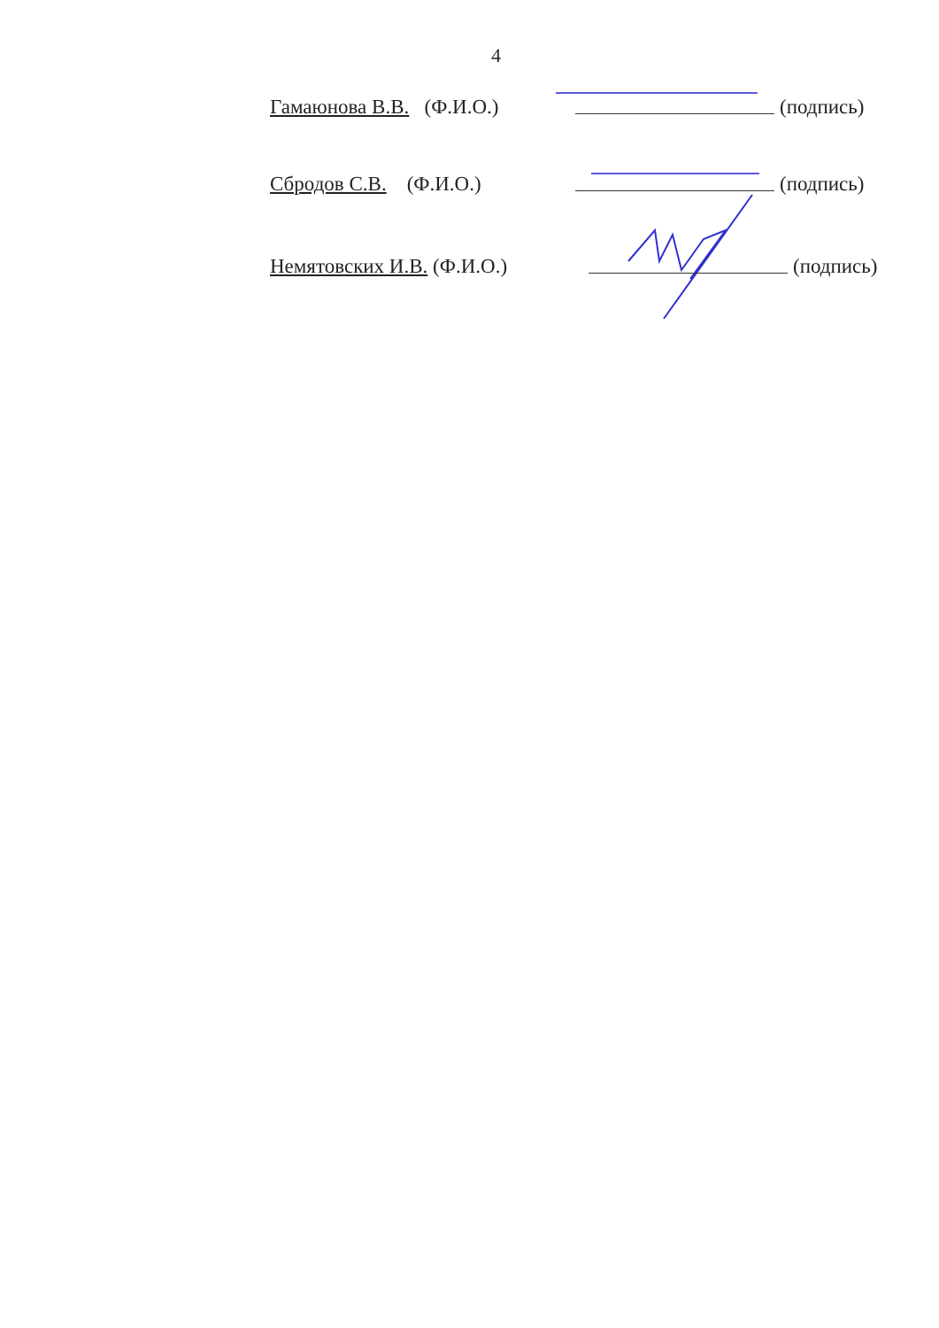4
Гамаюнова В.В. (Ф.И.О.) (подпись)
Сбродов С.В. (Ф.И.О.) (подпись)
Немятовских И.В. (Ф.И.О.) (подпись)